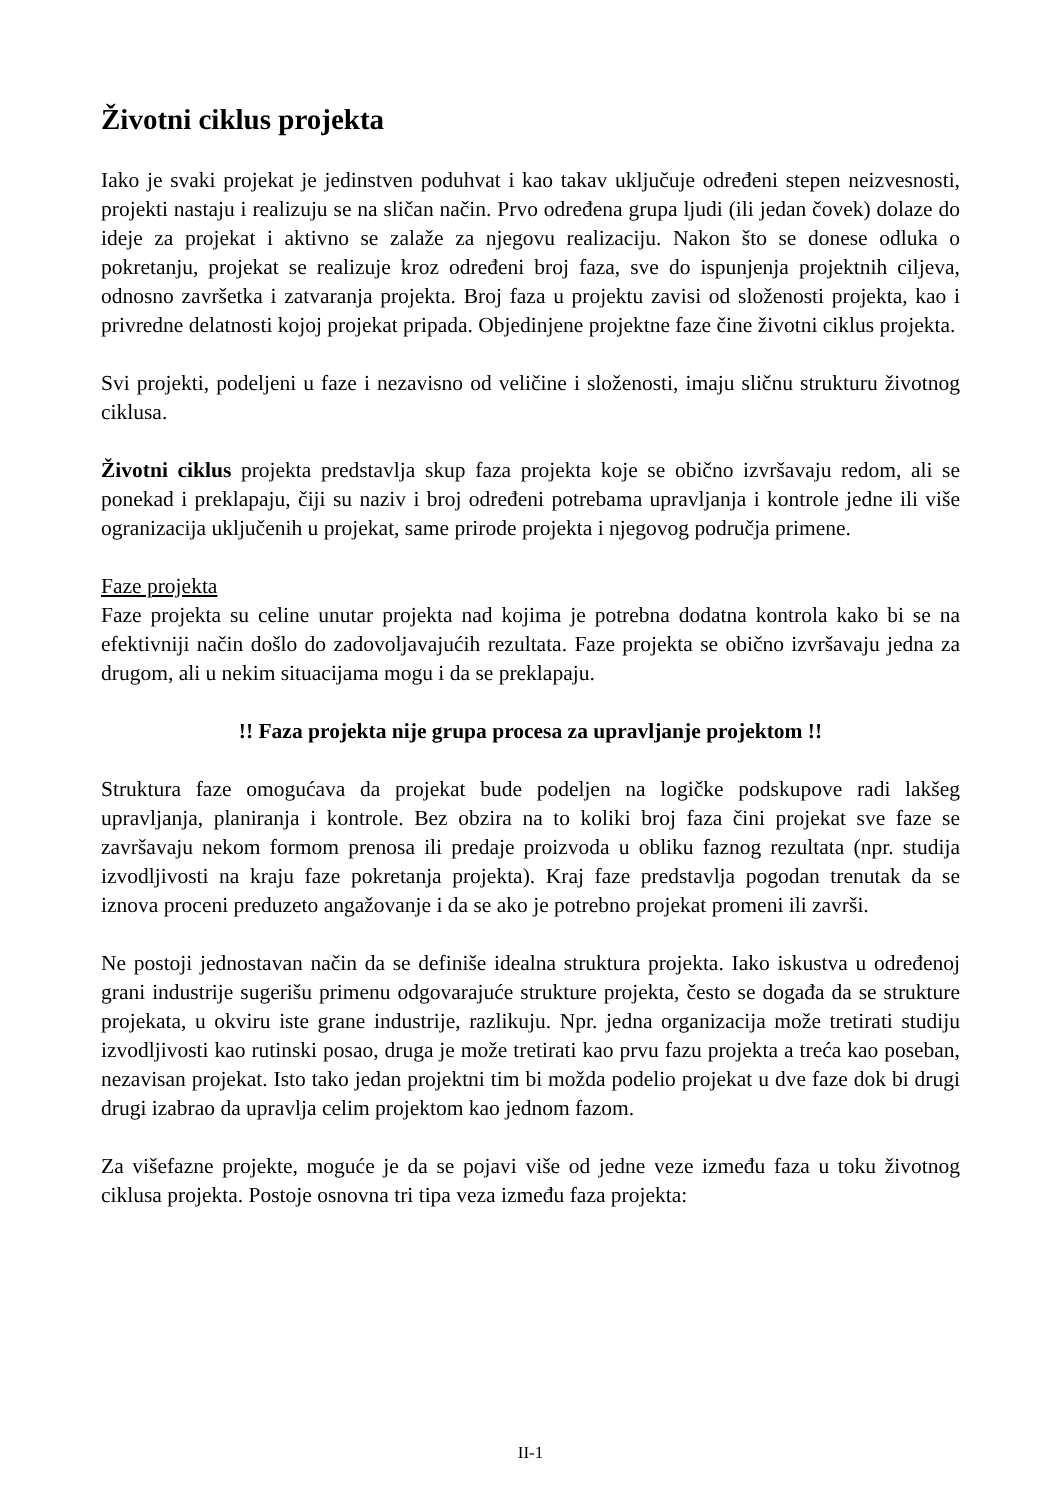Životni ciklus projekta
Iako je svaki projekat je jedinstven poduhvat i kao takav uključuje određeni stepen neizvesnosti, projekti nastaju i realizuju se na sličan način. Prvo određena grupa ljudi (ili jedan čovek) dolaze do ideje za projekat i aktivno se zalaže za njegovu realizaciju. Nakon što se donese odluka o pokretanju, projekat se realizuje kroz određeni broj faza, sve do ispunjenja projektnih ciljeva, odnosno završetka i zatvaranja projekta. Broj faza u projektu zavisi od složenosti projekta, kao i privredne delatnosti kojoj projekat pripada. Objedinjene projektne faze čine životni ciklus projekta.
Svi projekti, podeljeni u faze i nezavisno od veličine i složenosti, imaju sličnu strukturu životnog ciklusa.
Životni ciklus projekta predstavlja skup faza projekta koje se obično izvršavaju redom, ali se ponekad i preklapaju, čiji su naziv i broj određeni potrebama upravljanja i kontrole jedne ili više ogranizacija uključenih u projekat, same prirode projekta i njegovog područja primene.
Faze projekta
Faze projekta su celine unutar projekta nad kojima je potrebna dodatna kontrola kako bi se na efektivniji način došlo do zadovoljavajućih rezultata. Faze projekta se obično izvršavaju jedna za drugom, ali u nekim situacijama mogu i da se preklapaju.
!! Faza projekta nije grupa procesa za upravljanje projektom !!
Struktura faze omogućava da projekat bude podeljen na logičke podskupove radi lakšeg upravljanja, planiranja i kontrole. Bez obzira na to koliki broj faza čini projekat sve faze se završavaju nekom formom prenosa ili predaje proizvoda u obliku faznog rezultata (npr. studija izvodljivosti na kraju faze pokretanja projekta). Kraj faze predstavlja pogodan trenutak da se iznova proceni preduzeto angažovanje i da se ako je potrebno projekat promeni ili završi.
Ne postoji jednostavan način da se definiše idealna struktura projekta. Iako iskustva u određenoj grani industrije sugerišu primenu odgovarajuće strukture projekta, često se događa da se strukture projekata, u okviru iste grane industrije, razlikuju. Npr. jedna organizacija može tretirati studiju izvodljivosti kao rutinski posao, druga je može tretirati kao prvu fazu projekta a treća kao poseban, nezavisan projekat. Isto tako jedan projektni tim bi možda podelio projekat u dve faze dok bi drugi drugi izabrao da upravlja celim projektom kao jednom fazom.
Za višefazne projekte, moguće je da se pojavi više od jedne veze između faza u toku životnog ciklusa projekta. Postoje osnovna tri tipa veza između faza projekta:
II-1